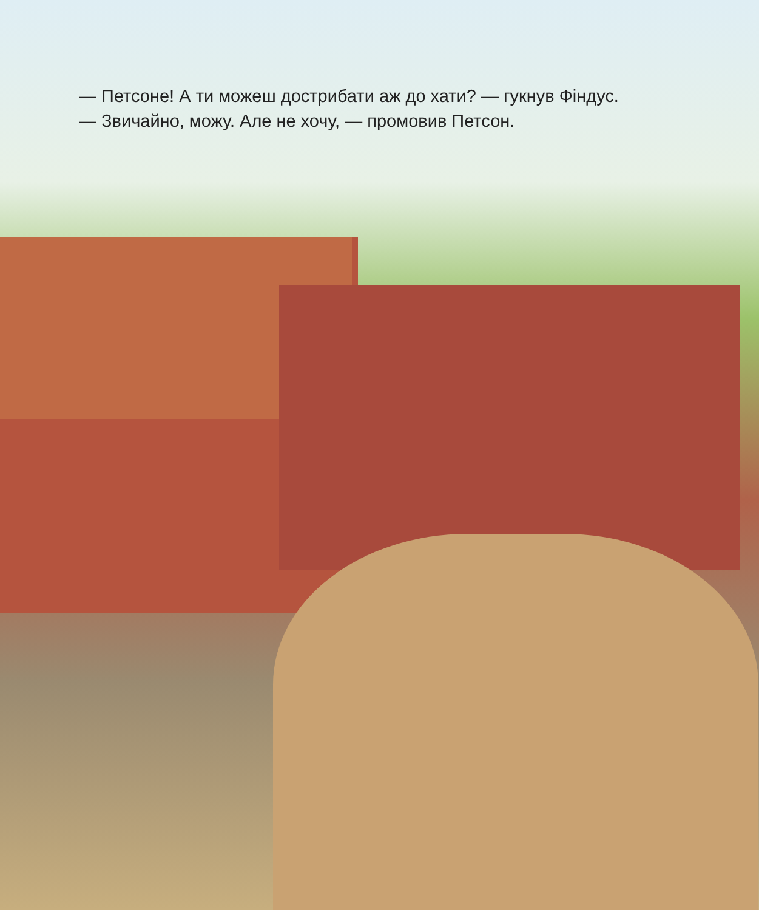— Петсоне! А ти можеш дострибати аж до хати? — гукнув Фіндус.
— Звичайно, можу. Але не хочу, — промовив Петсон.